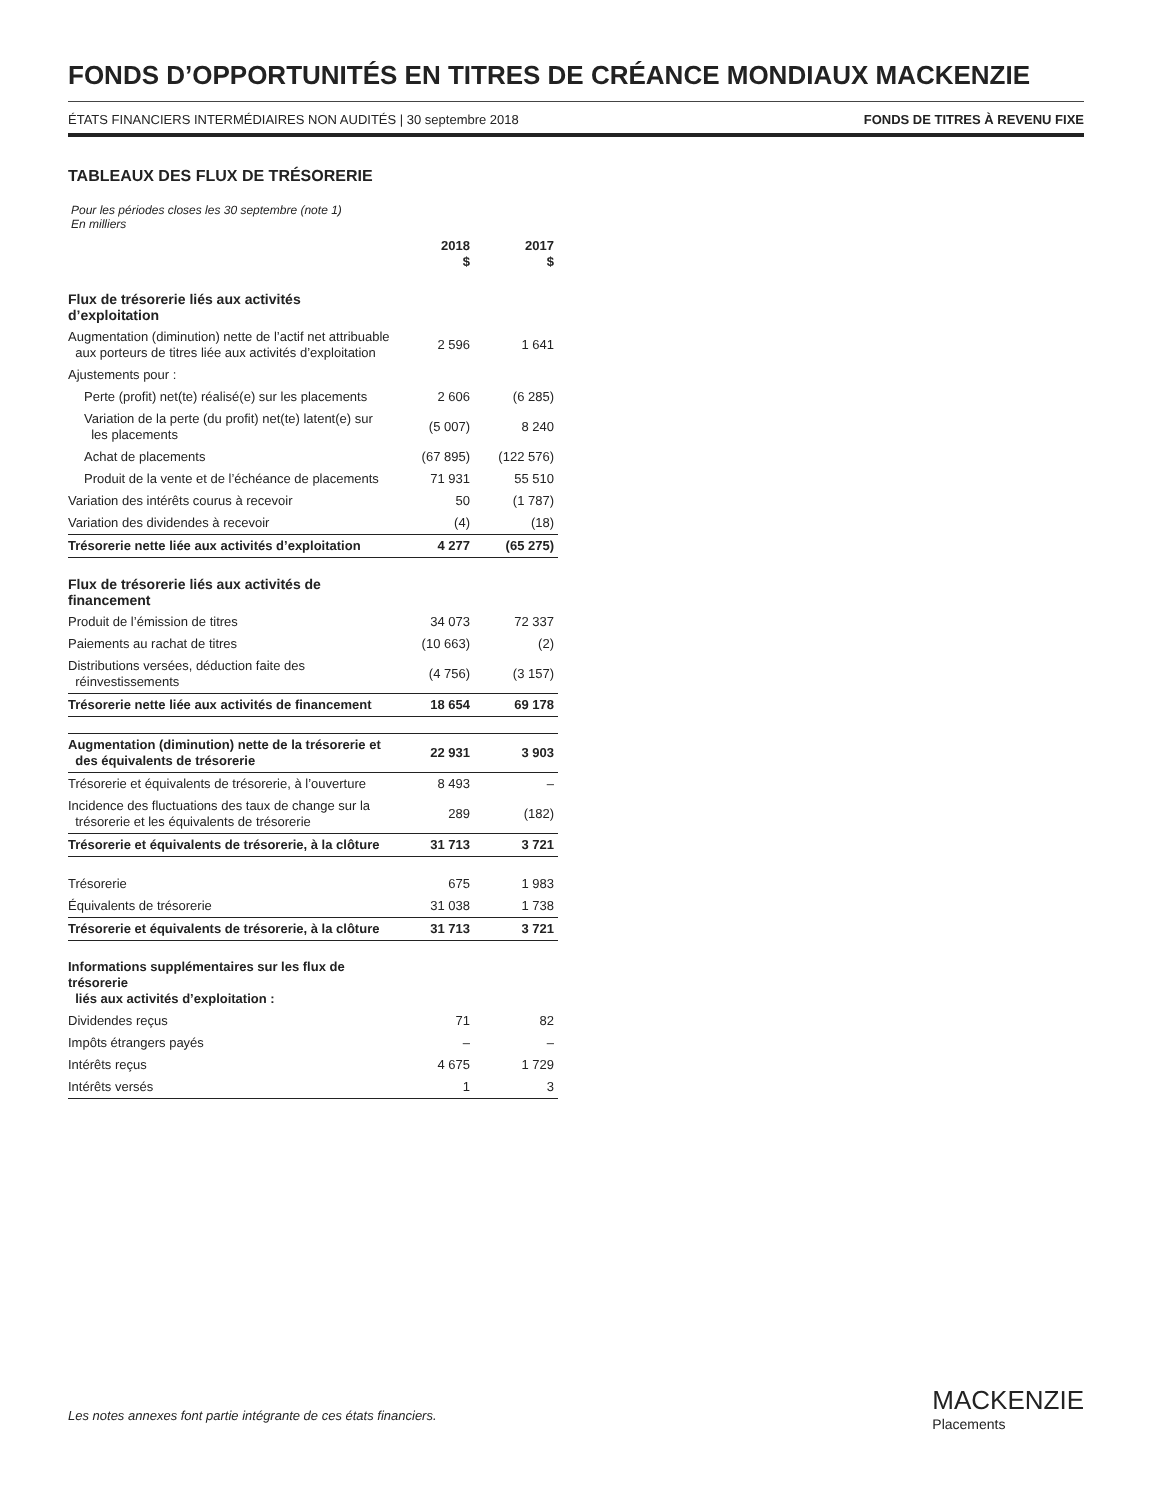FONDS D’OPPORTUNITÉS EN TITRES DE CRÉANCE MONDIAUX MACKENZIE
ÉTATS FINANCIERS INTERMÉDIAIRES NON AUDITÉS | 30 septembre 2018 FONDS DE TITRES À REVENU FIXE
TABLEAUX DES FLUX DE TRÉSORERIE
Pour les périodes closes les 30 septembre (note 1)
En milliers
| | 2018 $ | 2017 $ |
| --- | --- | --- |
| Flux de trésorerie liés aux activités d’exploitation | | |
| Augmentation (diminution) nette de l’actif net attribuable aux porteurs de titres liée aux activités d’exploitation | 2 596 | 1 641 |
| Ajustements pour : | | |
| Perte (profit) net(te) réalisé(e) sur les placements | 2 606 | (6 285) |
| Variation de la perte (du profit) net(te) latent(e) sur les placements | (5 007) | 8 240 |
| Achat de placements | (67 895) | (122 576) |
| Produit de la vente et de l’échéance de placements | 71 931 | 55 510 |
| Variation des intérêts courus à recevoir | 50 | (1 787) |
| Variation des dividendes à recevoir | (4) | (18) |
| Trésorerie nette liée aux activités d’exploitation | 4 277 | (65 275) |
| Flux de trésorerie liés aux activités de financement | | |
| Produit de l’émission de titres | 34 073 | 72 337 |
| Paiements au rachat de titres | (10 663) | (2) |
| Distributions versées, déduction faite des réinvestissements | (4 756) | (3 157) |
| Trésorerie nette liée aux activités de financement | 18 654 | 69 178 |
| Augmentation (diminution) nette de la trésorerie et des équivalents de trésorerie | 22 931 | 3 903 |
| Trésorerie et équivalents de trésorerie, à l’ouverture | 8 493 | – |
| Incidence des fluctuations des taux de change sur la trésorerie et les équivalents de trésorerie | 289 | (182) |
| Trésorerie et équivalents de trésorerie, à la clôture | 31 713 | 3 721 |
| Trésorerie | 675 | 1 983 |
| Équivalents de trésorerie | 31 038 | 1 738 |
| Trésorerie et équivalents de trésorerie, à la clôture | 31 713 | 3 721 |
| Informations supplémentaires sur les flux de trésorerie liés aux activités d’exploitation : | | |
| Dividendes reçus | 71 | 82 |
| Impôts étrangers payés | – | – |
| Intérêts reçus | 4 675 | 1 729 |
| Intérêts versés | 1 | 3 |
Les notes annexes font partie intégrante de ces états financiers.
MACKENZIE
Placements